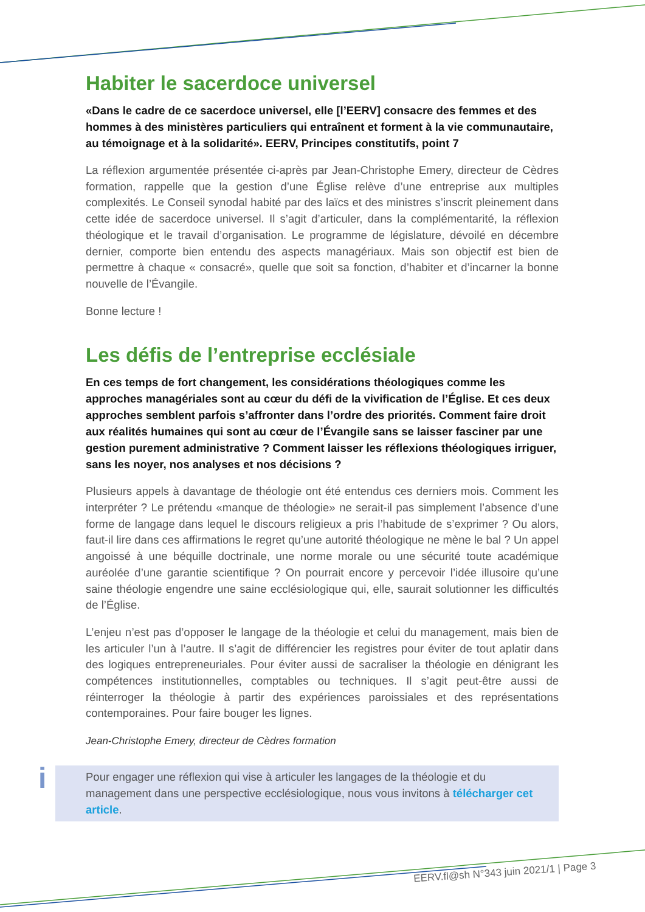Habiter le sacerdoce universel
«Dans le cadre de ce sacerdoce universel, elle [l’EERV] consacre des femmes et des hommes à des ministères particuliers qui entraînent et forment à la vie communautaire, au témoignage et à la solidarité». EERV, Principes constitutifs, point 7
La réflexion argumentée présentée ci-après par Jean-Christophe Emery, directeur de Cèdres formation, rappelle que la gestion d’une Église relève d’une entreprise aux multiples complexités. Le Conseil synodal habité par des laïcs et des ministres s’inscrit pleinement dans cette idée de sacerdoce universel. Il s’agit d’articuler, dans la complémentarité, la réflexion théologique et le travail d’organisation. Le programme de législature, dévoilé en décembre dernier, comporte bien entendu des aspects managériaux. Mais son objectif est bien de permettre à chaque « consacré», quelle que soit sa fonction, d’habiter et d’incarner la bonne nouvelle de l’Évangile.
Bonne lecture !
Les défis de l’entreprise ecclésiale
En ces temps de fort changement, les considérations théologiques comme les approches managériales sont au cœur du défi de la vivification de l’Église. Et ces deux approches semblent parfois s’affronter dans l’ordre des priorités. Comment faire droit aux réalités humaines qui sont au cœur de l’Évangile sans se laisser fasciner par une gestion purement administrative ? Comment laisser les réflexions théologiques irriguer, sans les noyer, nos analyses et nos décisions ?
Plusieurs appels à davantage de théologie ont été entendus ces derniers mois. Comment les interpréter ? Le prétendu «manque de théologie» ne serait-il pas simplement l’absence d’une forme de langage dans lequel le discours religieux a pris l’habitude de s’exprimer ? Ou alors, faut-il lire dans ces affirmations le regret qu’une autorité théologique ne mène le bal ? Un appel angoissé à une béquille doctrinale, une norme morale ou une sécurité toute académique auréolée d’une garantie scientifique ? On pourrait encore y percevoir l’idée illusoire qu’une saine théologie engendre une saine ecclésiologique qui, elle, saurait solutionner les difficultés de l’Église.
L’enjeu n’est pas d’opposer le langage de la théologie et celui du management, mais bien de les articuler l’un à l’autre. Il s’agit de différencier les registres pour éviter de tout aplatir dans des logiques entrepreneuriales. Pour éviter aussi de sacraliser la théologie en dénigrant les compétences institutionnelles, comptables ou techniques. Il s’agit peut-être aussi de réinterroger la théologie à partir des expériences paroissiales et des représentations contemporaines. Pour faire bouger les lignes.
Jean-Christophe Emery, directeur de Cèdres formation
i Pour engager une réflexion qui vise à articuler les langages de la théologie et du management dans une perspective ecclésiologique, nous vous invitons à télécharger cet article.
EERV.fl@sh N°343 juin 2021/1 | Page 3